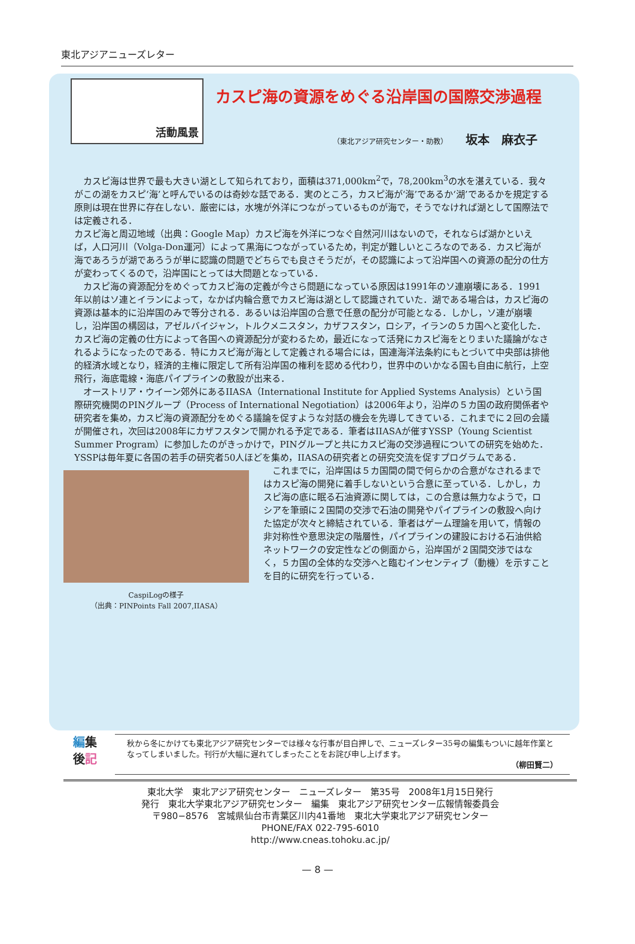東北アジアニューズレター
活動風景
カスピ海の資源をめぐる沿岸国の国際交渉過程
（東北アジア研究センター・助教） 坂本　麻衣子
カスピ海は世界で最も大きい湖として知られており，面積は371,000km<sup>2</sup>で，78,200km<sup>3</sup>の水を湛えている．我々がこの湖をカスピ‘海’と呼んでいるのは奇妙な話である．実のところ，カスピ海が‘海’であるか‘湖’であるかを規定する原則は現在世界に存在しない．厳密には，水塊が外洋につながっているものが海で，そうでなければ湖として国際法では定義される．
カスピ海と周辺地域（出典：Google Map）
カスピ海を外洋につなぐ自然河川はないので，それならば湖かといえば，人口河川（Volga-Don運河）によって黒海につながっているため，判定が難しいところなのである．カスピ海が海であろうが湖であろうが単に認識の問題でどちらでも良さそうだが，その認識によって沿岸国への資源の配分の仕方が変わってくるので，沿岸国にとっては大問題となっている．
カスピ海の資源配分をめぐってカスピ海の定義が今さら問題になっている原因は1991年のソ連崩壊にある．1991年以前はソ連とイランによって，なかば内輪合意でカスピ海は湖として認識されていた．湖である場合は，カスピ海の資源は基本的に沿岸国のみで等分される．あるいは沿岸国の合意で任意の配分が可能となる．しかし，ソ連が崩壊し，沿岸国の構図は，アゼルバイジャン，トルクメニスタン，カザフスタン，ロシア，イランの５カ国へと変化した．カスピ海の定義の仕方によって各国への資源配分が変わるため，最近になって活発にカスピ海をとりまいた議論がなされるようになったのである．特にカスピ海が海として定義される場合には，国連海洋法条約にもとづいて中央部は排他的経済水域となり，経済的主権に限定して所有沿岸国の権利を認める代わり，世界中のいかなる国も自由に航行，上空飛行，海底電線・海底パイプラインの敷設が出来る．
オーストリア・ウイーン郊外にあるIIASA（International Institute for Applied Systems Analysis）という国際研究機関のPINグループ（Process of International Negotiation）は2006年より，沿岸の５カ国の政府関係者や研究者を集め，カスピ海の資源配分をめぐる議論を促すような対話の機会を先導してきている．これまでに２回の会議が開催され，次回は2008年にカザフスタンで開かれる予定である．筆者はIIASAが催すYSSP（Young Scientist Summer Program）に参加したのがきっかけで，PINグループと共にカスピ海の交渉過程についての研究を始めた．YSSPは毎年夏に各国の若手の研究者50人ほどを集め，IIASAの研究者との研究交流を促すプログラムである．
CaspiLogの様子
（出典：PINPoints Fall 2007,IIASA）
これまでに，沿岸国は５カ国間の間で何らかの合意がなされるまではカスピ海の開発に着手しないという合意に至っている．しかし，カスピ海の底に眠る石油資源に関しては，この合意は無力なようで，ロシアを筆頭に２国間の交渉で石油の開発やパイプラインの敷設へ向けた協定が次々と締結されている．筆者はゲーム理論を用いて，情報の非対称性や意思決定の階層性，パイプラインの建設における石油供給ネットワークの安定性などの側面から，沿岸国が２国間交渉ではなく，５カ国の全体的な交渉へと臨むインセンティブ（動機）を示すことを目的に研究を行っている．
編集
後記
秋から冬にかけても東北アジア研究センターでは様々な行事が目白押しで、ニューズレター35号の編集もついに越年作業となってしまいました。刊行が大幅に遅れてしまったことをお詫び申し上げます。
（柳田賢二）
東北大学　東北アジア研究センター　ニューズレター　第35号　2008年1月15日発行
発行　東北大学東北アジア研究センター　編集　東北アジア研究センター広報情報委員会
〒980−8576　宮城県仙台市青葉区川内41番地　東北大学東北アジア研究センター
PHONE/FAX 022-795-6010
http://www.cneas.tohoku.ac.jp/
— 8 —